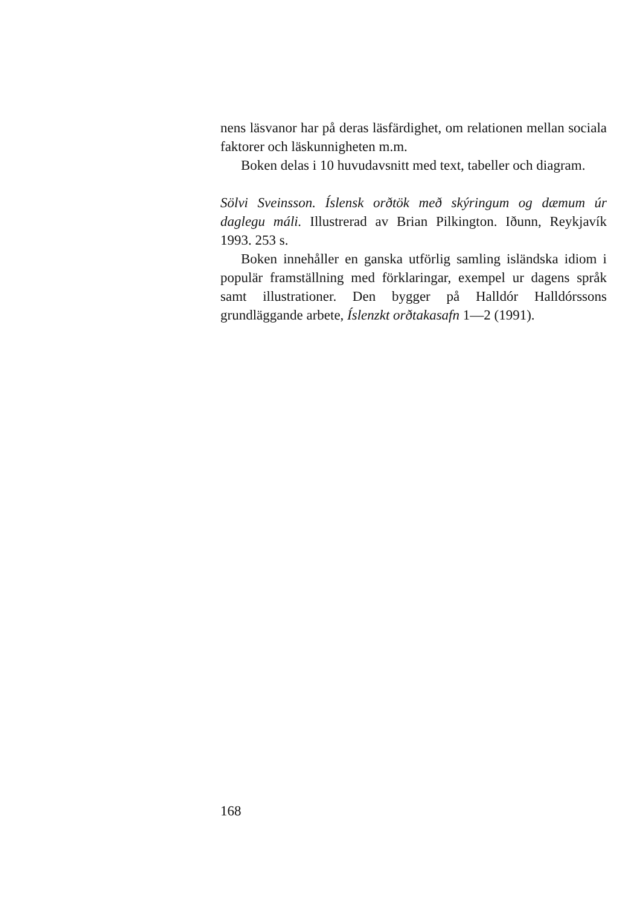nens läsvanor har på deras läsfärdighet, om relationen mellan sociala faktorer och läskunnigheten m.m.
Boken delas i 10 huvudavsnitt med text, tabeller och diagram.
Sölvi Sveinsson. Íslensk orðtök með skýringum og dæmum úr daglegu máli. Illustrerad av Brian Pilkington. Iðunn, Reykjavík 1993. 253 s.
Boken innehåller en ganska utförlig samling isländska idiom i populär framställning med förklaringar, exempel ur dagens språk samt illustrationer. Den bygger på Halldór Halldórssons grundläggande arbete, Íslenzkt orðtakasafn 1—2 (1991).
168